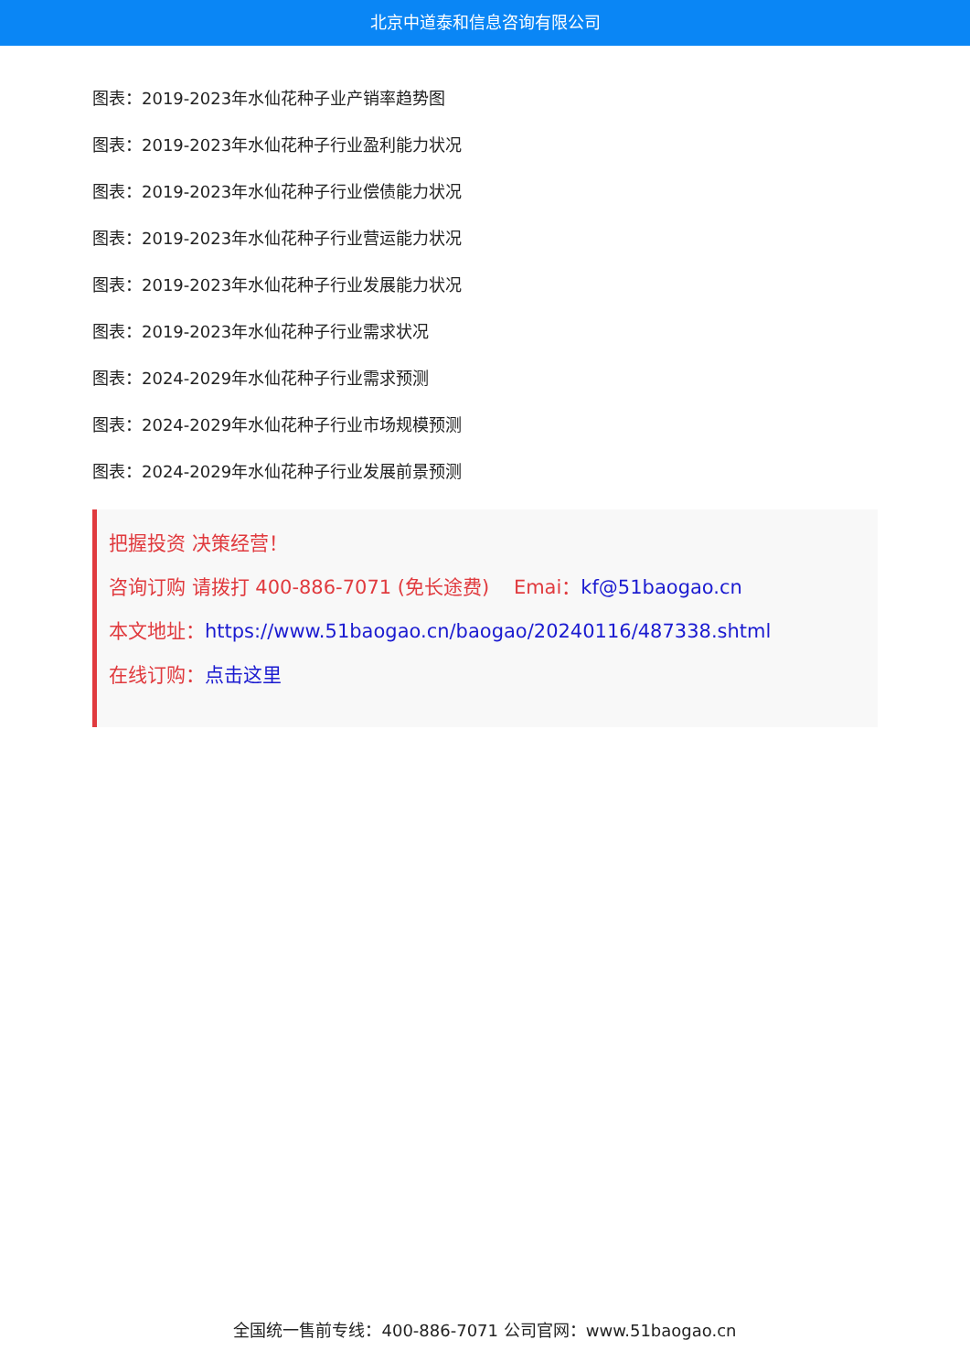北京中道泰和信息咨询有限公司
图表：2019-2023年水仙花种子业产销率趋势图
图表：2019-2023年水仙花种子行业盈利能力状况
图表：2019-2023年水仙花种子行业偿债能力状况
图表：2019-2023年水仙花种子行业营运能力状况
图表：2019-2023年水仙花种子行业发展能力状况
图表：2019-2023年水仙花种子行业需求状况
图表：2024-2029年水仙花种子行业需求预测
图表：2024-2029年水仙花种子行业市场规模预测
图表：2024-2029年水仙花种子行业发展前景预测
把握投资 决策经营！
咨询订购 请拨打 400-886-7071 (免长途费) Emai：kf@51baogao.cn
本文地址：https://www.51baogao.cn/baogao/20240116/487338.shtml
在线订购：点击这里
全国统一售前专线：400-886-7071 公司官网：www.51baogao.cn